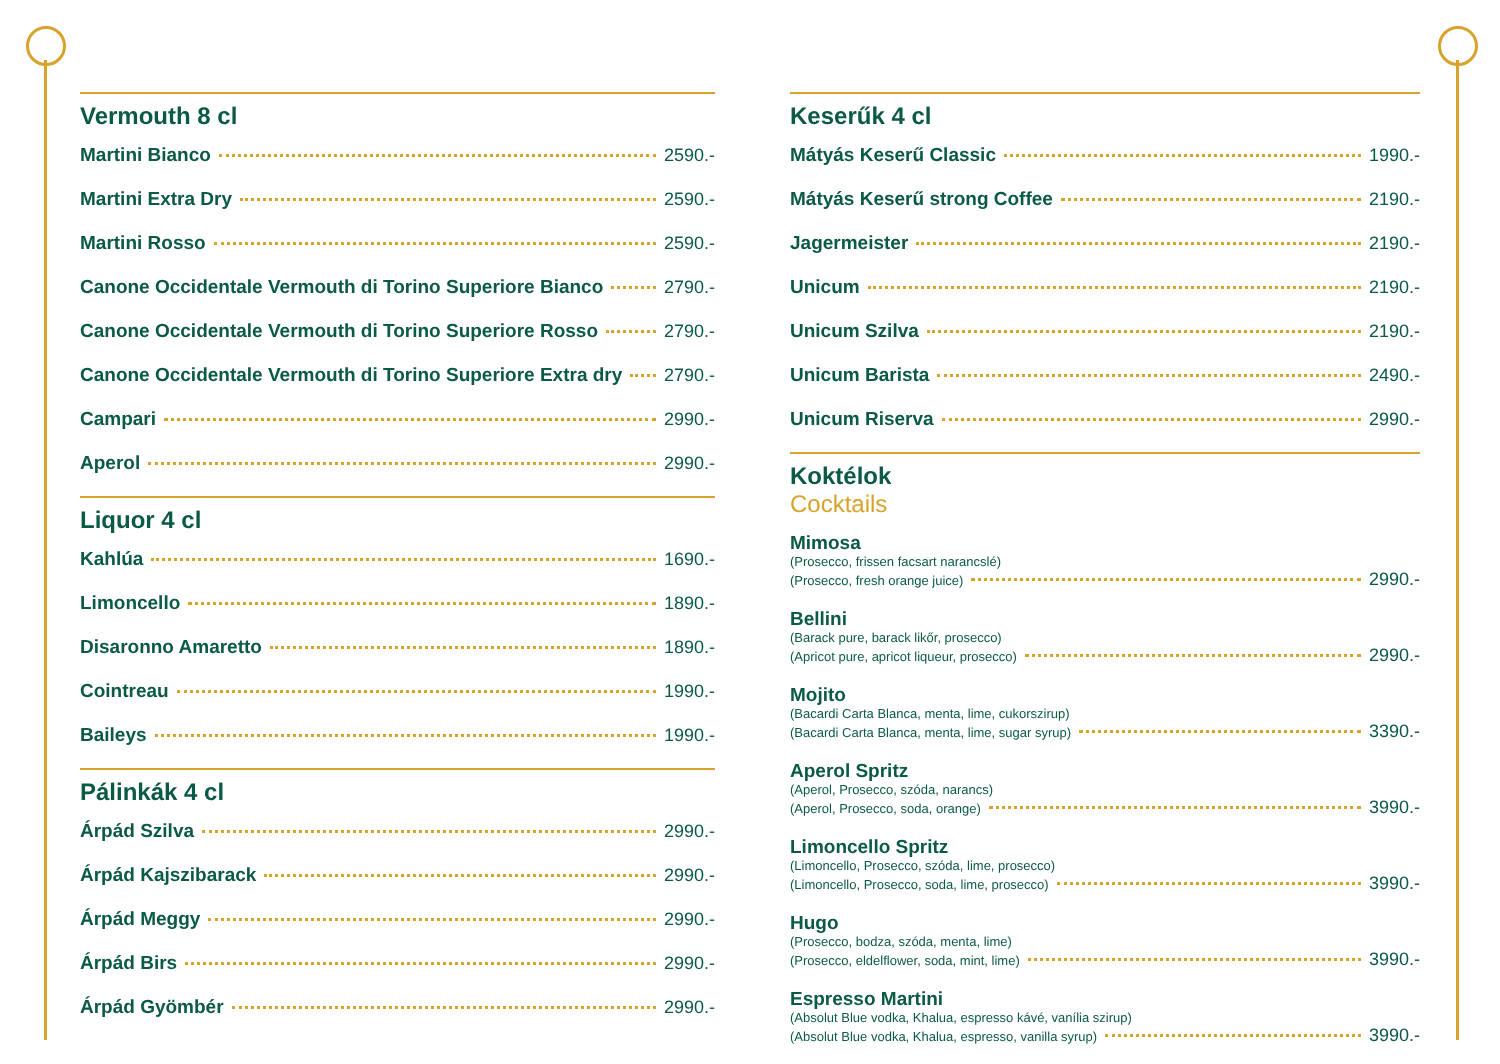Vermouth 8 cl
Martini Bianco 2590.-
Martini Extra Dry 2590.-
Martini Rosso 2590.-
Canone Occidentale Vermouth di Torino Superiore Bianco 2790.-
Canone Occidentale Vermouth di Torino Superiore Rosso 2790.-
Canone Occidentale Vermouth di Torino Superiore Extra dry 2790.-
Campari 2990.-
Aperol 2990.-
Liquor 4 cl
Kahlúa 1690.-
Limoncello 1890.-
Disaronno Amaretto 1890.-
Cointreau 1990.-
Baileys 1990.-
Pálinkák 4 cl
Árpád Szilva 2990.-
Árpád Kajszibarack 2990.-
Árpád Meggy 2990.-
Árpád Birs 2990.-
Árpád Gyömbér 2990.-
Keserűk 4 cl
Mátyás Keserű Classic 1990.-
Mátyás Keserű strong Coffee 2190.-
Jagermeister 2190.-
Unicum 2190.-
Unicum Szilva 2190.-
Unicum Barista 2490.-
Unicum Riserva 2990.-
Koktélok
Cocktails
Mimosa
(Prosecco, frissen facsart narancslé)
(Prosecco, fresh orange juice) 2990.-
Bellini
(Barack pure, barack likőr, prosecco)
(Apricot pure, apricot liqueur, prosecco) 2990.-
Mojito
(Bacardi Carta Blanca, menta, lime, cukorszirup)
(Bacardi Carta Blanca, menta, lime, sugar syrup) 3390.-
Aperol Spritz
(Aperol, Prosecco, szóda, narancs)
(Aperol, Prosecco, soda, orange) 3990.-
Limoncello Spritz
(Limoncello, Prosecco, szóda, lime, prosecco)
(Limoncello, Prosecco, soda, lime, prosecco) 3990.-
Hugo
(Prosecco, bodza, szóda, menta, lime)
(Prosecco, eldelflower, soda, mint, lime) 3990.-
Espresso Martini
(Absolut Blue vodka, Khalua, espresso kávé, vanília szirup)
(Absolut Blue vodka, Khalua, espresso, vanilla syrup) 3990.-